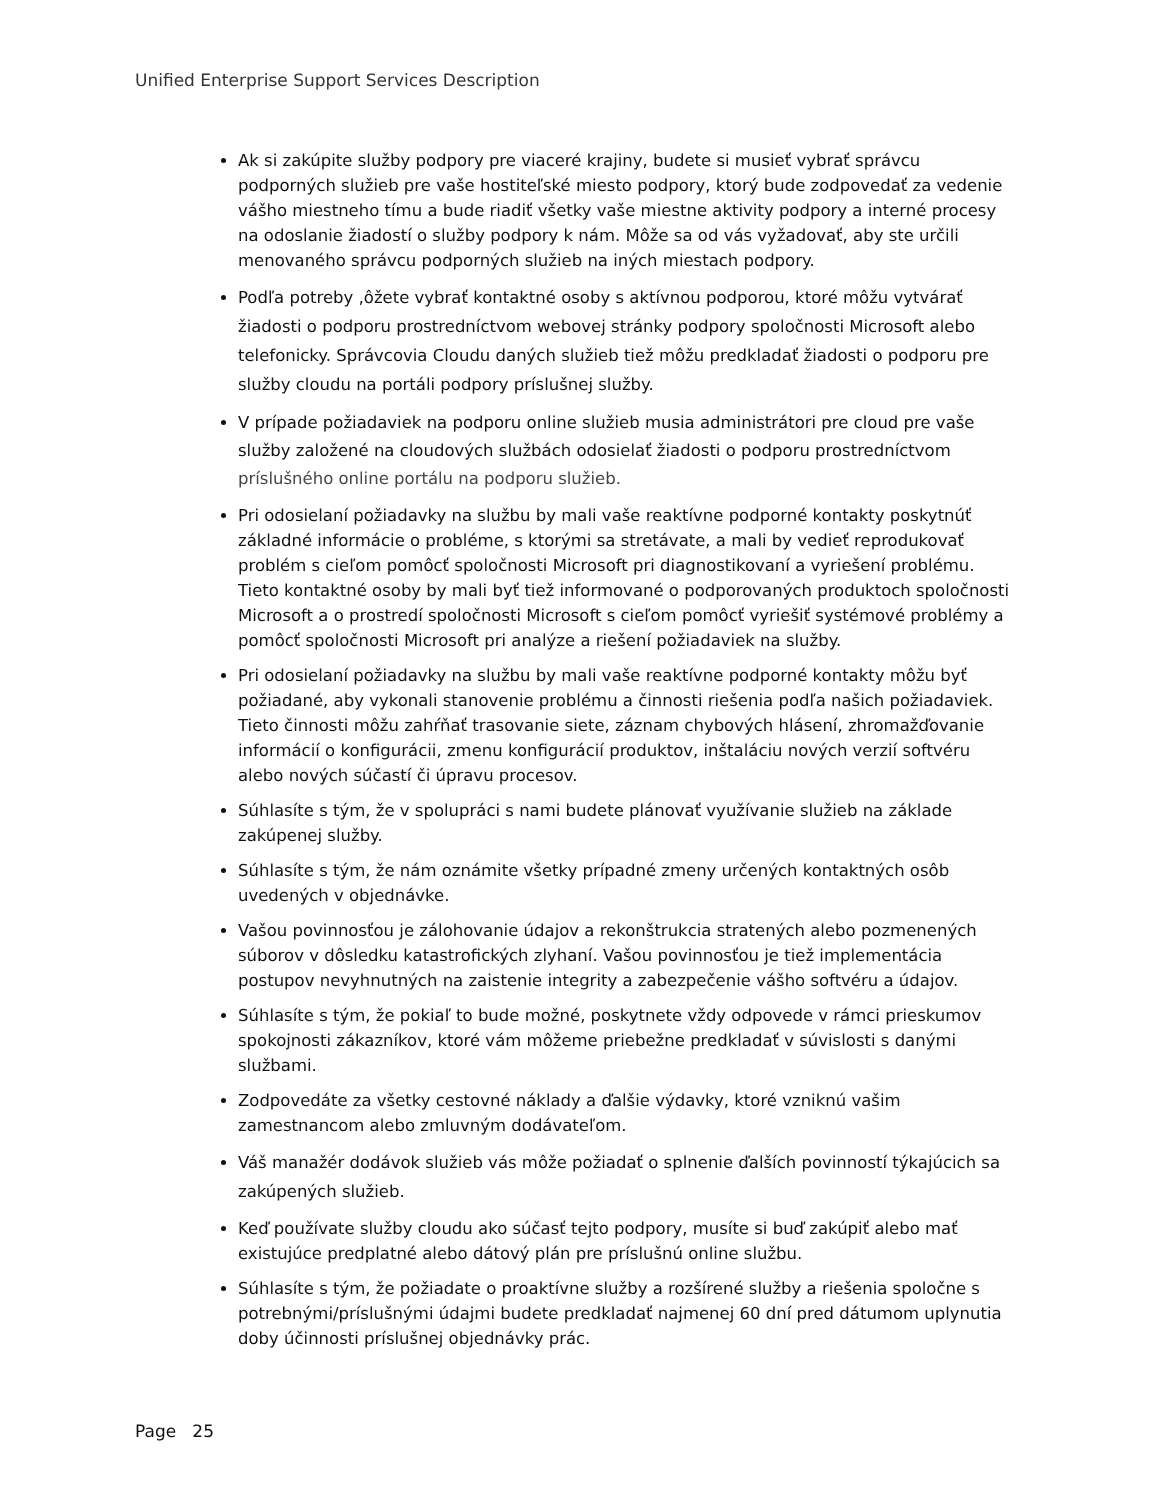Unified Enterprise Support Services Description
Ak si zakúpite služby podpory pre viaceré krajiny, budete si musieť vybrať správcu podporných služieb pre vaše hostiteľské miesto podpory, ktorý bude zodpovedať za vedenie vášho miestneho tímu a bude riadiť všetky vaše miestne aktivity podpory a interné procesy na odoslanie žiadostí o služby podpory k nám. Môže sa od vás vyžadovať, aby ste určili menovaného správcu podporných služieb na iných miestach podpory.
Podľa potreby ‚ôžete vybrať kontaktné osoby s aktívnou podporou, ktoré môžu vytvárať žiadosti o podporu prostredníctvom webovej stránky podpory spoločnosti Microsoft alebo telefonicky. Správcovia Cloudu daných služieb tiež môžu predkladať žiadosti o podporu pre služby cloudu na portáli podpory príslušnej služby.
V prípade požiadaviek na podporu online služieb musia administrátori pre cloud pre vaše služby založené na cloudových službách odosielať žiadosti o podporu prostredníctvom príslušného online portálu na podporu služieb.
Pri odosielaní požiadavky na službu by mali vaše reaktívne podporné kontakty poskytnúť základné informácie o probléme, s ktorými sa stretávate, a mali by vedieť reprodukovať problém s cieľom pomôcť spoločnosti Microsoft pri diagnostikovaní a vyriešení problému. Tieto kontaktné osoby by mali byť tiež informované o podporovaných produktoch spoločnosti Microsoft a o prostredí spoločnosti Microsoft s cieľom pomôcť vyriešiť systémové problémy a pomôcť spoločnosti Microsoft pri analýze a riešení požiadaviek na služby.
Pri odosielaní požiadavky na službu by mali vaše reaktívne podporné kontakty môžu byť požiadané, aby vykonali stanovenie problému a činnosti riešenia podľa našich požiadaviek. Tieto činnosti môžu zahŕňať trasovanie siete, záznam chybových hlásení, zhromažďovanie informácií o konfigurácii, zmenu konfigurácií produktov, inštaláciu nových verzií softvéru alebo nových súčastí či úpravu procesov.
Súhlasíte s tým, že v spolupráci s nami budete plánovať využívanie služieb na základe zakúpenej služby.
Súhlasíte s tým, že nám oznámite všetky prípadné zmeny určených kontaktných osôb uvedených v objednávke.
Vašou povinnosťou je zálohovanie údajov a rekonštrukcia stratených alebo pozmenených súborov v dôsledku katastrofických zlyhaní. Vašou povinnosťou je tiež implementácia postupov nevyhnutných na zaistenie integrity a zabezpečenie vášho softvéru a údajov.
Súhlasíte s tým, že pokiaľ to bude možné, poskytnete vždy odpovede v rámci prieskumov spokojnosti zákazníkov, ktoré vám môžeme priebežne predkladať v súvislosti s danými službami.
Zodpovedáte za všetky cestovné náklady a ďalšie výdavky, ktoré vzniknú vašim zamestnancom alebo zmluvným dodávateľom.
Váš manažér dodávok služieb vás môže požiadať o splnenie ďalších povinností týkajúcich sa zakúpených služieb.
Keď používate služby cloudu ako súčasť tejto podpory, musíte si buď zakúpiť alebo mať existujúce predplatné alebo dátový plán pre príslušnú online službu.
Súhlasíte s tým, že požiadate o proaktívne služby a rozšírené služby a riešenia spoločne s potrebnými/príslušnými údajmi budete predkladať najmenej 60 dní pred dátumom uplynutia doby účinnosti príslušnej objednávky prác.
Page 25